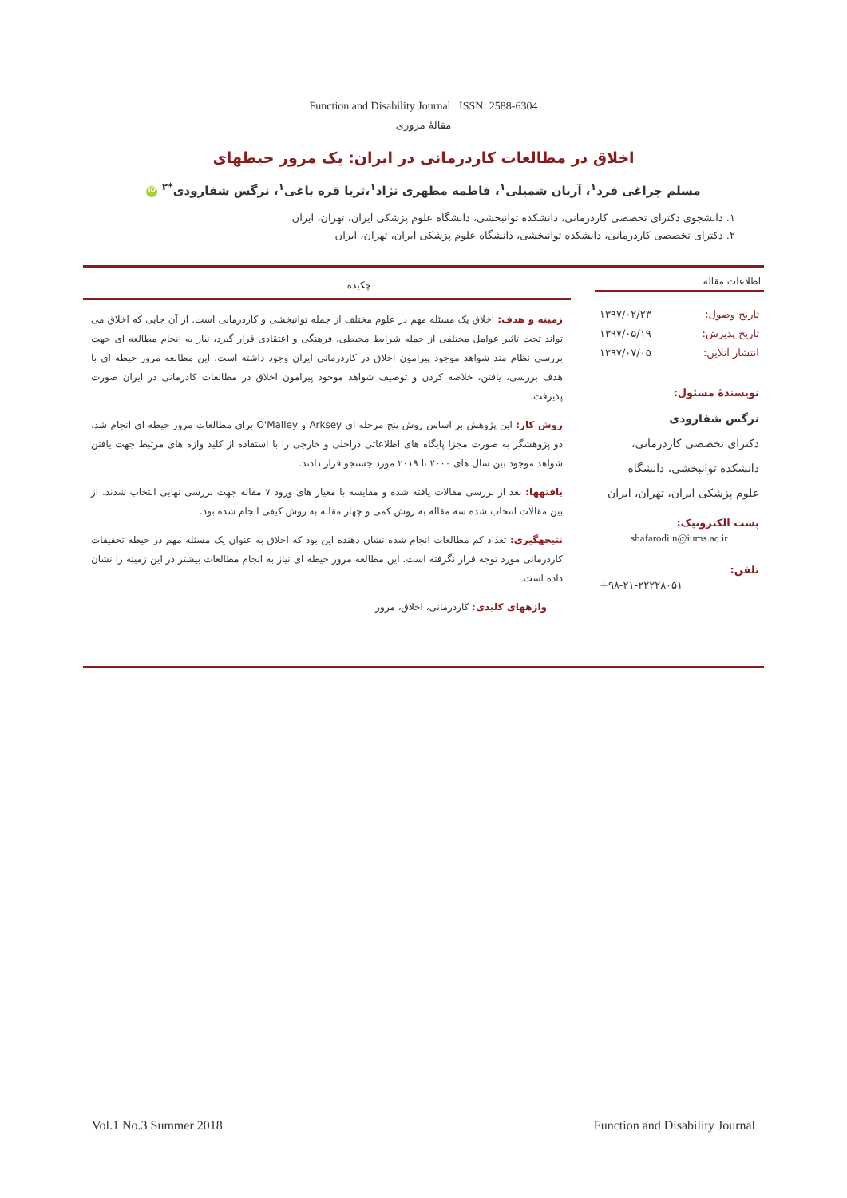Function and Disability Journal ISSN: 2588-6304
مقالهٔ مروری
اخلاق در مطالعات کاردرمانی در ایران: یک مرور حیطهای
مسلم چراغی فرد<sup>۱</sup>، آریان شمیلی<sup>۱</sup>، فاطمه مطهری نژاد<sup>۱</sup>،ثریا قره باغی<sup>۱</sup>، نرگس شفارودی<sup>*۲</sup> iD
۱. دانشجوی دکترای تخصصی کاردرمانی، دانشکده توانبخشی، دانشگاه علوم پزشکی ایران، تهران، ایران
۲. دکترای تخصصی کاردرمانی، دانشکده توانبخشی، دانشگاه علوم پزشکی ایران، تهران، ایران
اطلاعات مقاله
تاریخ وصول: ۱۳۹۷/۰۲/۲۳
تاریخ پذیرش: ۱۳۹۷/۰۵/۱۹
انتشار آنلاین: ۱۳۹۷/۰۷/۰۵
نویسندهٔ مسئول:
نرگس شفارودی
دکترای تخصصی کاردرمانی،
دانشکده توانبخشی، دانشگاه
علوم پزشکی ایران، تهران، ایران
پست الکترونیک:
shafarodi.n@iums.ac.ir
تلفن:
+۹۸-۲۱-۲۲۲۲۸۰۵۱
چکیده
زمینه و هدف: اخلاق یک مسئله مهم در علوم مختلف از جمله توانبخشی و کاردرمانی است. از آن جایی که اخلاق می تواند تحت تاثیر عوامل مختلفی از جمله شرایط محیطی، فرهنگی و اعتقادی قرار گیرد، نیاز به انجام مطالعه ای جهت بررسی نظام مند شواهد موجود پیرامون اخلاق در کاردرمانی ایران وجود داشته است. این مطالعه مرور حیطه ای با هدف بررسی، یافتن، خلاصه کردن و توصیف شواهد موجود پیرامون اخلاق در مطالعات کادرمانی در ایران صورت پذیرفت.
روش کار: این پژوهش بر اساس روش پنج مرحله ای Arksey و O'Malley برای مطالعات مرور حیطه ای انجام شد. دو پژوهشگر به صورت مجزا پایگاه های اطلاعاتی دراخلی و خارجی را با استفاده از کلید واژه های مرتبط جهت یافتن شواهد موجود بین سال های ۲۰۰۰ تا ۲۰۱۹ مورد جستجو قرار دادند.
یافتهها: بعد از بررسی مقالات یافته شده و مقایسه با معیار های ورود ۷ مقاله جهت بررسی نهایی انتخاب شدند. از بین مقالات انتخاب شده سه مقاله به روش کمی و چهار مقاله به روش کیفی انجام شده بود.
نتیجهگیری: تعداد کم مطالعات انجام شده نشان دهنده این بود که اخلاق به عنوان یک مسئله مهم در حیطه تحقیقات کاردرمانی مورد توجه قرار نگرفته است. این مطالعه مرور حیطه ای نیاز به انجام مطالعات بیشتر در این زمینه را نشان داده است.
واژههای کلیدی: کاردرمانی، اخلاق، مرور
Vol.1 No.3 Summer 2018 Function and Disability Journal